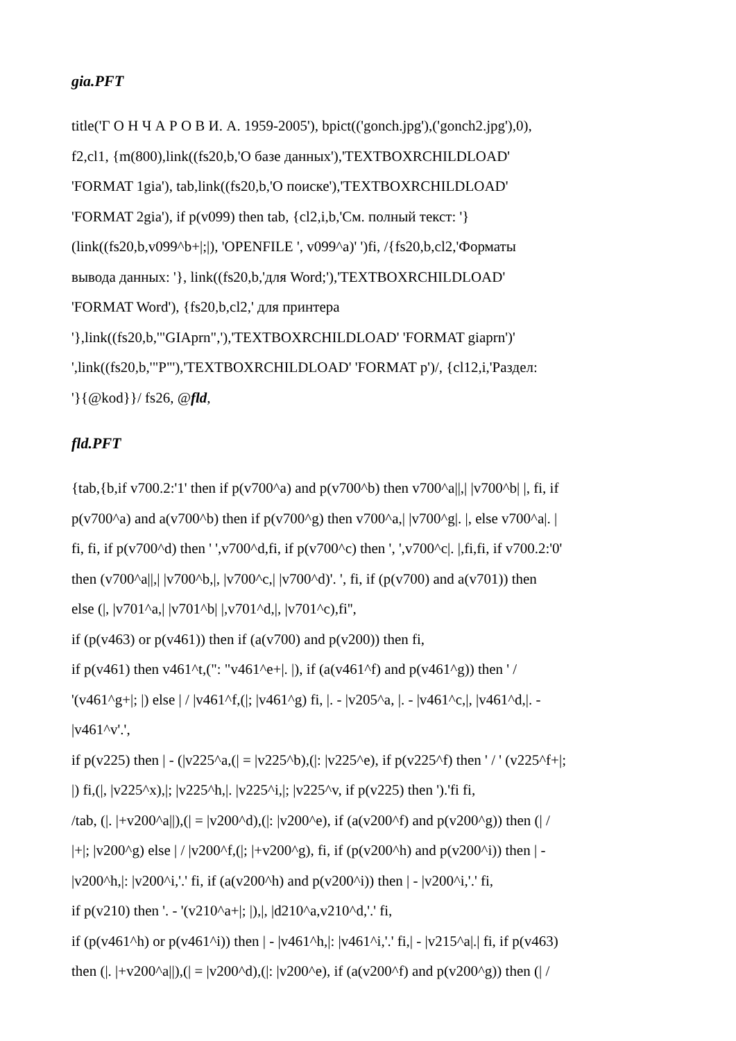gia.PFT
title('Г О Н Ч А Р О В И. А. 1959-2005'), bpict(('gonch.jpg'),('gonch2.jpg'),0),
f2,cl1, {m(800),link((fs20,b,'О базе данных'),'TEXTBOXRCHILDLOAD'
'FORMAT 1gia'), tab,link((fs20,b,'О поиске'),'TEXTBOXRCHILDLOAD'
'FORMAT 2gia'), if p(v099) then tab, {cl2,i,b,'См. полный текст: '}
(link((fs20,b,v099^b+|;|), 'OPENFILE ', v099^a)' ')fi, /{fs20,b,cl2,'Форматы
вывода данных: '}, link((fs20,b,'для Word;'),'TEXTBOXRCHILDLOAD'
'FORMAT Word'), {fs20,b,cl2,' для принтера
'},link((fs20,b,'"GIAprn",'),'TEXTBOXRCHILDLOAD' 'FORMAT giaprn')'
',link((fs20,b,'"P"'),'TEXTBOXRCHILDLOAD' 'FORMAT p')/, {cl12,i,'Раздел:
'}{@kod}}/ fs26, @fld,
fld.PFT
{tab,{b,if v700.2:'1' then if p(v700^a) and p(v700^b) then v700^a||,| |v700^b| |, fi, if
p(v700^a) and a(v700^b) then if p(v700^g) then v700^a,| |v700^g|. |, else v700^a|. |
fi, fi, if p(v700^d) then ' ',v700^d,fi, if p(v700^c) then ', ',v700^c|. |,fi,fi, if v700.2:'0'
then (v700^a||,| |v700^b,|, |v700^c,| |v700^d)'. ', fi, if (p(v700) and a(v701)) then
else (|, |v701^a,| |v701^b| |,v701^d,|, |v701^c),fi'',
if (p(v463) or p(v461)) then if (a(v700) and p(v200)) then fi,
if p(v461) then v461^t,(": "v461^e+|. |), if (a(v461^f) and p(v461^g)) then ' /
'(v461^g+|; |) else | / |v461^f,(|; |v461^g) fi, |. - |v205^a, |. - |v461^c,|, |v461^d,|. -
|v461^v'.',
if p(v225) then | - (|v225^a,(| = |v225^b),(|: |v225^e), if p(v225^f) then ' / ' (v225^f+|;
|) fi,(|, |v225^x),|; |v225^h,|. |v225^i,|; |v225^v, if p(v225) then ').'fi fi,
/tab, (|. |+v200^a||),(| = |v200^d),(|: |v200^e), if (a(v200^f) and p(v200^g)) then (| /
|+|; |v200^g) else | / |v200^f,(|; |+v200^g), fi, if (p(v200^h) and p(v200^i)) then | -
|v200^h,|: |v200^i,'.' fi, if (a(v200^h) and p(v200^i)) then | - |v200^i,'.' fi,
if p(v210) then '. - '(v210^a+|; |),|, |d210^a,v210^d,'.' fi,
if (p(v461^h) or p(v461^i)) then | - |v461^h,|: |v461^i,'.' fi,| - |v215^a|.| fi, if p(v463)
then (|. |+v200^a||),(| = |v200^d),(|: |v200^e), if (a(v200^f) and p(v200^g)) then (| /